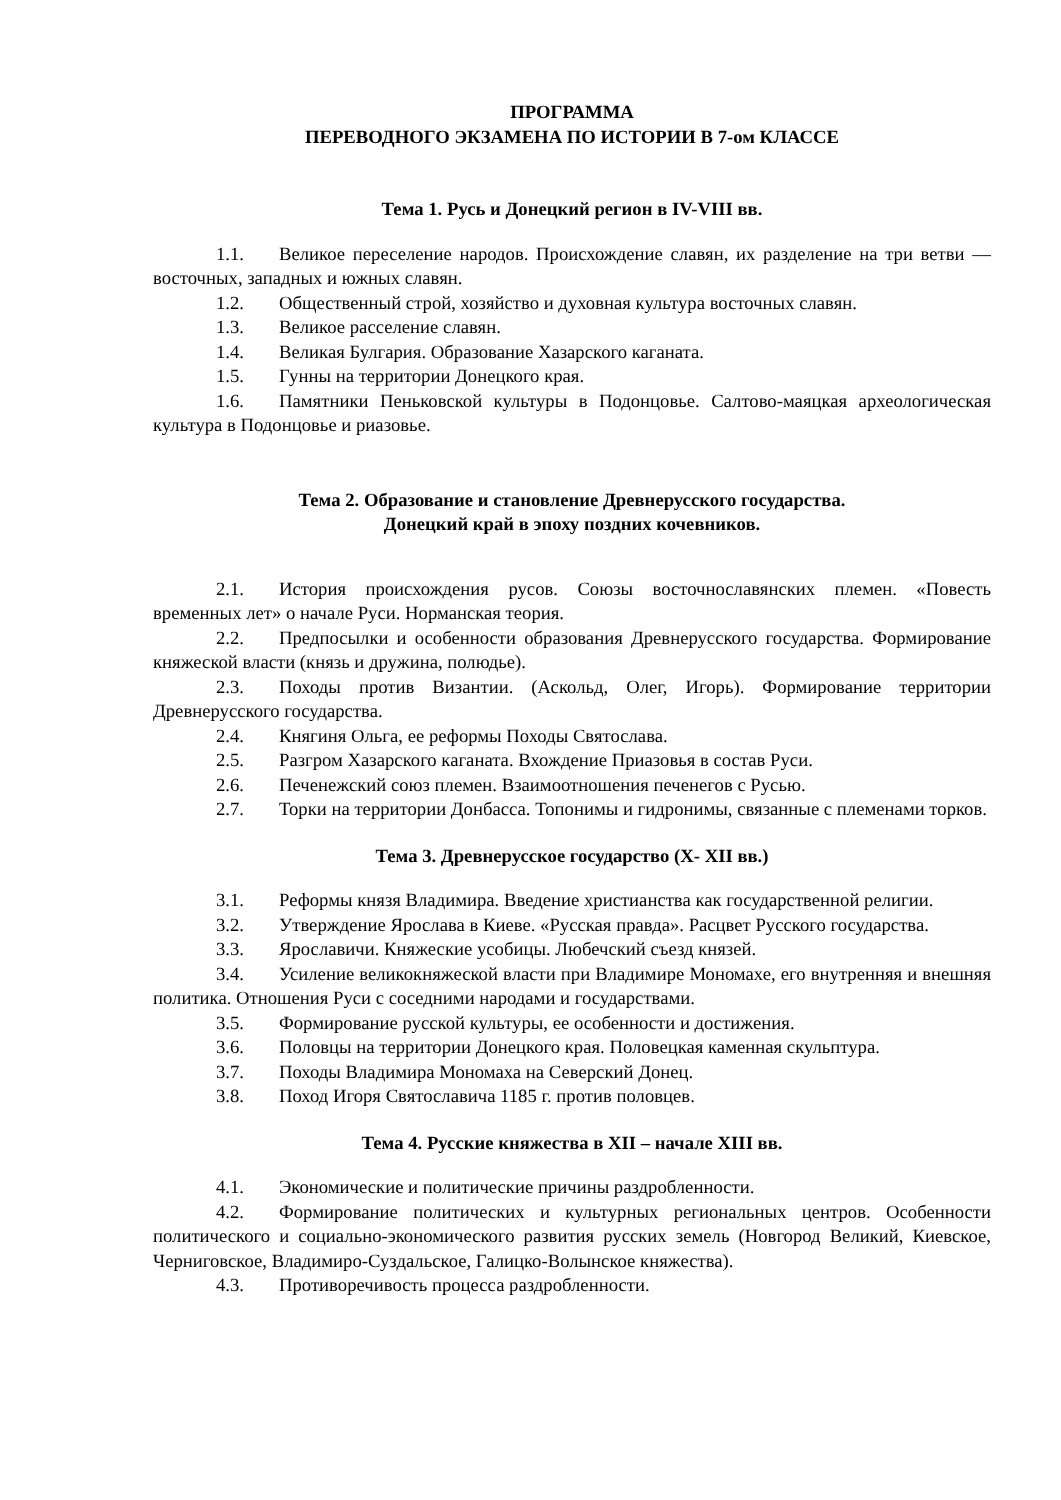ПРОГРАММА
ПЕРЕВОДНОГО ЭКЗАМЕНА ПО ИСТОРИИ В 7-ом КЛАССЕ
Тема 1. Русь и Донецкий регион в IV-VIII вв.
1.1. Великое переселение народов. Происхождение славян, их разделение на три ветви — восточных, западных и южных славян.
1.2. Общественный строй, хозяйство и духовная культура восточных славян.
1.3. Великое расселение славян.
1.4. Великая Булгария. Образование Хазарского каганата.
1.5. Гунны на территории Донецкого края.
1.6. Памятники Пеньковской культуры в Подонцовье. Салтово-маяцкая археологическая культура в Подонцовье и риазовье.
Тема 2. Образование и становление Древнерусского государства.
Донецкий край в эпоху поздних кочевников.
2.1. История происхождения русов. Союзы восточнославянских племен. «Повесть временных лет» о начале Руси. Норманская теория.
2.2. Предпосылки и особенности образования Древнерусского государства. Формирование княжеской власти (князь и дружина, полюдье).
2.3. Походы против Византии. (Аскольд, Олег, Игорь). Формирование территории Древнерусского государства.
2.4. Княгиня Ольга, ее реформы Походы Святослава.
2.5. Разгром Хазарского каганата. Вхождение Приазовья в состав Руси.
2.6. Печенежский союз племен. Взаимоотношения печенегов с Русью.
2.7. Торки на территории Донбасса. Топонимы и гидронимы, связанные с племенами торков.
Тема 3. Древнерусское государство (X- XII вв.)
3.1. Реформы князя Владимира. Введение христианства как государственной религии.
3.2. Утверждение Ярослава в Киеве. «Русская правда». Расцвет Русского государства.
3.3. Ярославичи. Княжеские усобицы. Любечский съезд князей.
3.4. Усиление великокняжеской власти при Владимире Мономахе, его внутренняя и внешняя политика. Отношения Руси с соседними народами и государствами.
3.5. Формирование русской культуры, ее особенности и достижения.
3.6. Половцы на территории Донецкого края. Половецкая каменная скульптура.
3.7. Походы Владимира Мономаха на Северский Донец.
3.8. Поход Игоря Святославича 1185 г. против половцев.
Тема 4. Русские княжества в XII – начале XIII вв.
4.1. Экономические и политические причины раздробленности.
4.2. Формирование политических и культурных региональных центров. Особенности политического и социально-экономического развития русских земель (Новгород Великий, Киевское, Черниговское, Владимиро-Суздальское, Галицко-Волынское княжества).
4.3. Противоречивость процесса раздробленности.